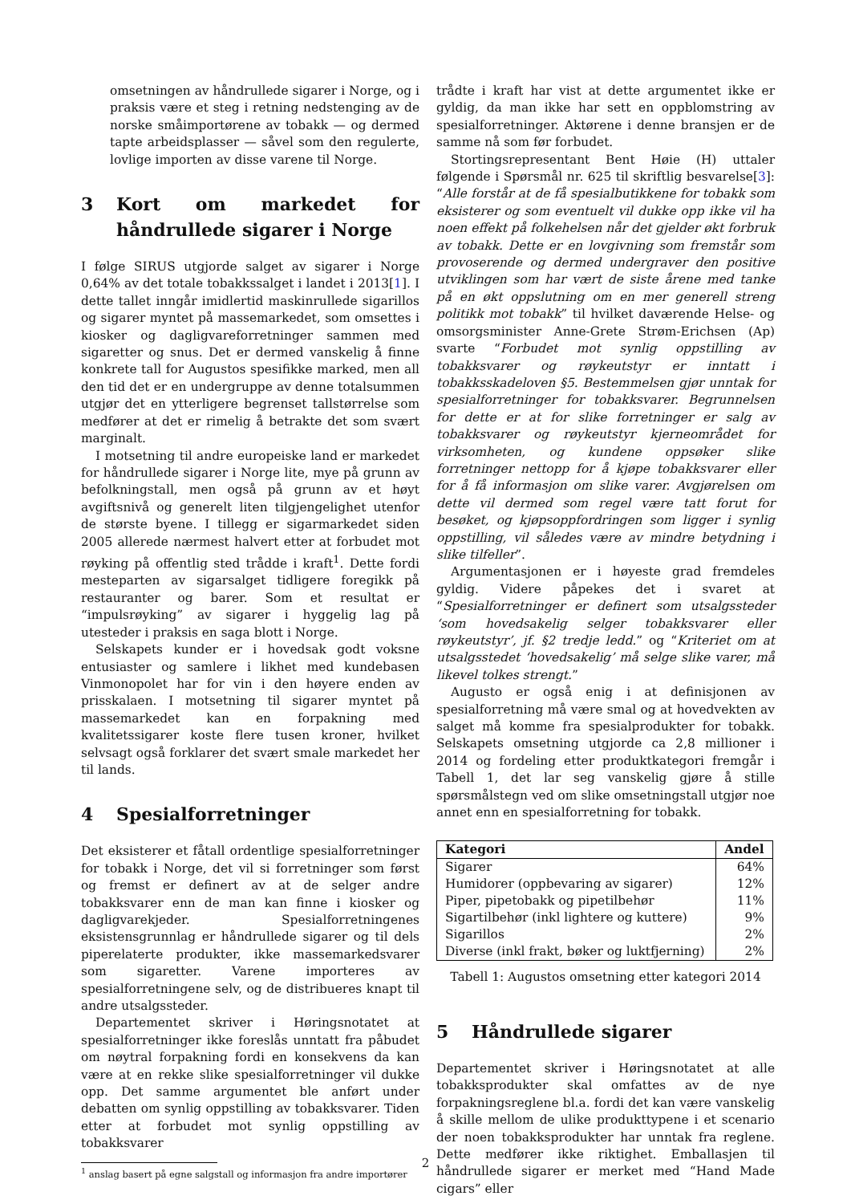omsetningen av håndrullede sigarer i Norge, og i praksis være et steg i retning nedstenging av de norske småimportørene av tobakk — og dermed tapte arbeidsplasser — såvel som den regulerte, lovlige importen av disse varene til Norge.
3 Kort om markedet for håndrullede sigarer i Norge
I følge SIRUS utgjorde salget av sigarer i Norge 0,64% av det totale tobakkssalget i landet i 2013[1]. I dette tallet inngår imidlertid maskinrullede sigarillos og sigarer myntet på massemarkedet, som omsettes i kiosker og dagligvareforretninger sammen med sigaretter og snus. Det er dermed vanskelig å finne konkrete tall for Augustos spesifikke marked, men all den tid det er en undergruppe av denne totalsummen utgjør det en ytterligere begrenset tallstørrelse som medfører at det er rimelig å betrakte det som svært marginalt.
I motsetning til andre europeiske land er markedet for håndrullede sigarer i Norge lite, mye på grunn av befolkningstall, men også på grunn av et høyt avgiftsnivå og generelt liten tilgjengelighet utenfor de største byene. I tillegg er sigarmarkedet siden 2005 allerede nærmest halvert etter at forbudet mot røyking på offentlig sted trådde i kraft<sup>1</sup>. Dette fordi mesteparten av sigarsalget tidligere foregikk på restauranter og barer. Som et resultat er “impulsrøyking” av sigarer i hyggelig lag på utesteder i praksis en saga blott i Norge.
Selskapets kunder er i hovedsak godt voksne entusiaster og samlere i likhet med kundebasen Vinmonopolet har for vin i den høyere enden av prisskalaen. I motsetning til sigarer myntet på massemarkedet kan en forpakning med kvalitetssigarer koste flere tusen kroner, hvilket selvsagt også forklarer det svært smale markedet her til lands.
4 Spesialforretninger
Det eksisterer et fåtall ordentlige spesialforretninger for tobakk i Norge, det vil si forretninger som først og fremst er definert av at de selger andre tobakksvarer enn de man kan finne i kiosker og dagligvarekjeder. Spesialforretningenes eksistensgrunnlag er håndrullede sigarer og til dels piperelaterte produkter, ikke massemarkedsvarer som sigaretter. Varene importeres av spesialforretningene selv, og de distribueres knapt til andre utsalgssteder.
Departementet skriver i Høringsnotatet at spesialforretninger ikke foreslås unntatt fra påbudet om nøytral forpakning fordi en konsekvens da kan være at en rekke slike spesialforretninger vil dukke opp. Det samme argumentet ble anført under debatten om synlig oppstilling av tobakksvarer. Tiden etter at forbudet mot synlig oppstilling av tobakksvarer
<sup>1</sup> anslag basert på egne salgstall og informasjon fra andre importører
trådte i kraft har vist at dette argumentet ikke er gyldig, da man ikke har sett en oppblomstring av spesialforretninger. Aktørene i denne bransjen er de samme nå som før forbudet.
Stortingsrepresentant Bent Høie (H) uttaler følgende i Spørsmål nr. 625 til skriftlig besvarelse[3]: “Alle forstår at de få spesialbutikkene for tobakk som eksisterer og som eventuelt vil dukke opp ikke vil ha noen effekt på folkehelsen når det gjelder økt forbruk av tobakk. Dette er en lovgivning som fremstår som provoserende og dermed undergraver den positive utviklingen som har vært de siste årene med tanke på en økt oppslutning om en mer generell streng politikk mot tobakk” til hvilket daværende Helse- og omsorgsminister Anne-Grete Strøm-Erichsen (Ap) svarte “Forbudet mot synlig oppstilling av tobakksvarer og røykeutstyr er inntatt i tobakksskadeloven §5. Bestemmelsen gjør unntak for spesialforretninger for tobakksvarer. Begrunnelsen for dette er at for slike forretninger er salg av tobakksvarer og røykeutstyr kjerneområdet for virksomheten, og kundene oppsøker slike forretninger nettopp for å kjøpe tobakksvarer eller for å få informasjon om slike varer. Avgjørelsen om dette vil dermed som regel være tatt forut for besøket, og kjøpsoppfordringen som ligger i synlig oppstilling, vil således være av mindre betydning i slike tilfeller”.
Argumentasjonen er i høyeste grad fremdeles gyldig. Videre påpekes det i svaret at “Spesialforretninger er definert som utsalgssteder ‘som hovedsakelig selger tobakksvarer eller røykeutstyr’, jf. §2 tredje ledd.” og “Kriteriet om at utsalgsstedet ‘hovedsakelig’ må selge slike varer, må likevel tolkes strengt.”
Augusto er også enig i at definisjonen av spesialforretning må være smal og at hovedvekten av salget må komme fra spesialprodukter for tobakk. Selskapets omsetning utgjorde ca 2,8 millioner i 2014 og fordeling etter produktkategori fremgår i Tabell 1, det lar seg vanskelig gjøre å stille spørsmålstegn ved om slike omsetningstall utgjør noe annet enn en spesialforretning for tobakk.
| Kategori | Andel |
| --- | --- |
| Sigarer | 64% |
| Humidorer (oppbevaring av sigarer) | 12% |
| Piper, pipetobakk og pipetilbehør | 11% |
| Sigartilbehør (inkl lightere og kuttere) | 9% |
| Sigarillos | 2% |
| Diverse (inkl frakt, bøker og luktfjerning) | 2% |
Tabell 1: Augustos omsetning etter kategori 2014
5 Håndrullede sigarer
Departementet skriver i Høringsnotatet at alle tobakksprodukter skal omfattes av de nye forpakningsreglene bl.a. fordi det kan være vanskelig å skille mellom de ulike produkttypene i et scenario der noen tobakksprodukter har unntak fra reglene. Dette medfører ikke riktighet. Emballasjen til håndrullede sigarer er merket med “Hand Made cigars” eller
2